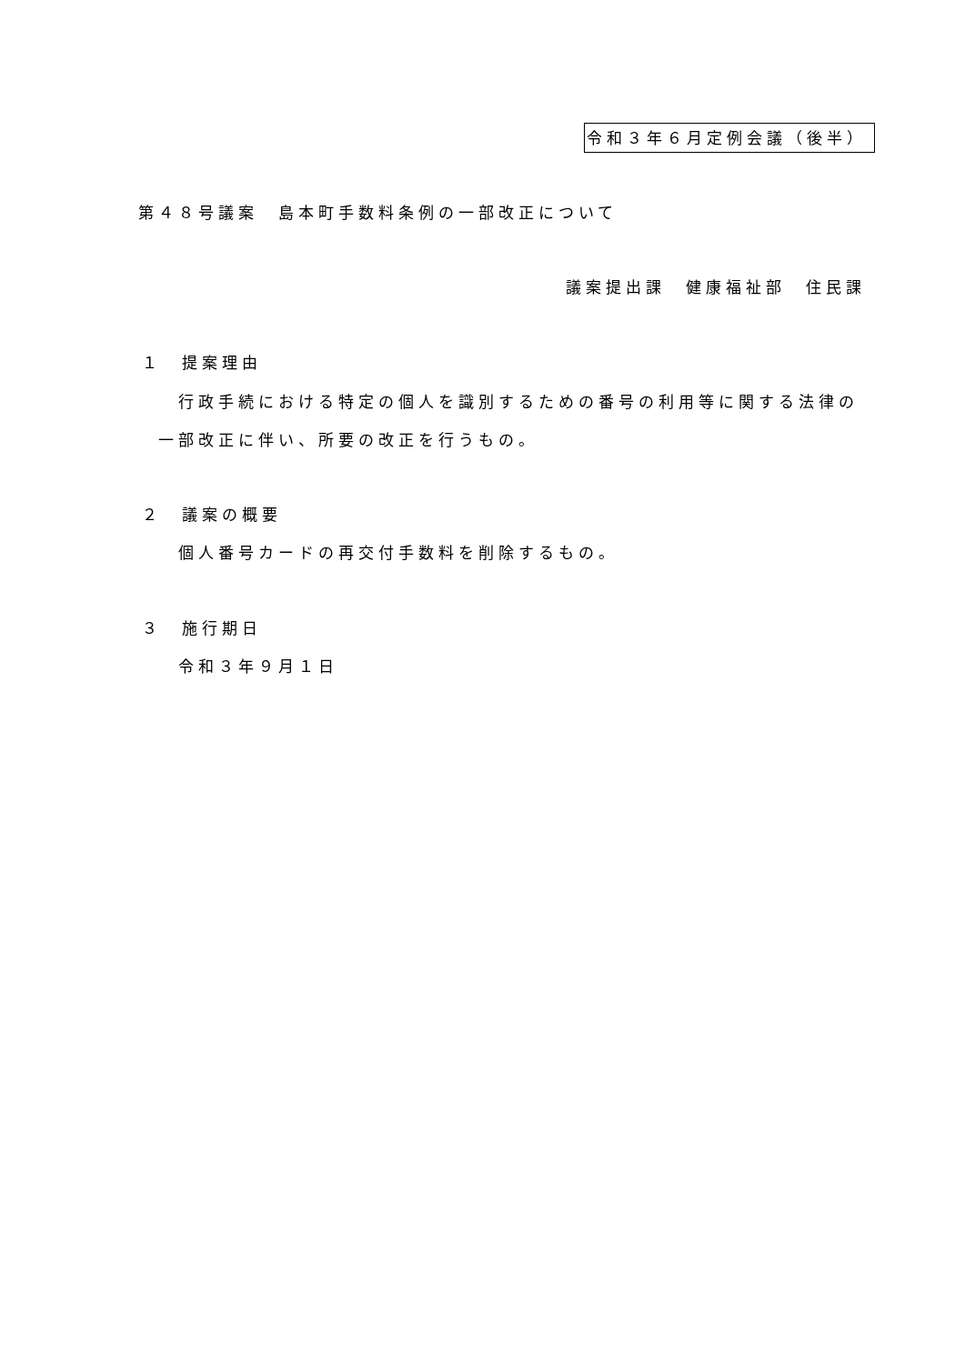令和３年６月定例会議（後半）
第４８号議案　島本町手数料条例の一部改正について
議案提出課　健康福祉部　住民課
１　提案理由
行政手続における特定の個人を識別するための番号の利用等に関する法律の
一部改正に伴い、所要の改正を行うもの。
２　議案の概要
個人番号カードの再交付手数料を削除するもの。
３　施行期日
令和３年９月１日